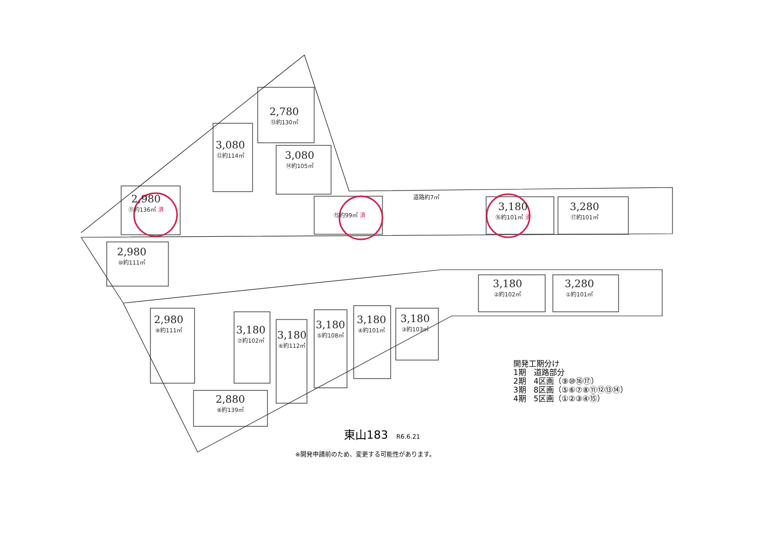2,980
⑪約136㎡ 済
2,980
⑩約111㎡
3,080
⑫約114㎡
2,780
⑬約130㎡
3,080
⑭約105㎡
⑮約99㎡ 済
3,180
⑯約101㎡ 済
3,280
⑰約101㎡
道路約7㎡
2,980
⑨約111㎡
3,180
⑦約102㎡
3,180
⑥約112㎡
3,180
⑤約108㎡
3,180
④約101㎡
3,180
③約103㎡
2,880
⑧約139㎡
3,180
②約102㎡
3,280
①約101㎡
開発工期分け
1期　道路部分
2期　4区画（⑨⑩⑯⑰）
3期　8区画（⑤⑥⑦⑧⑪⑫⑬⑭）
4期　5区画（①②③④⑮）
東山183 R6.6.21
※開発申請前のため、変更する可能性があります。